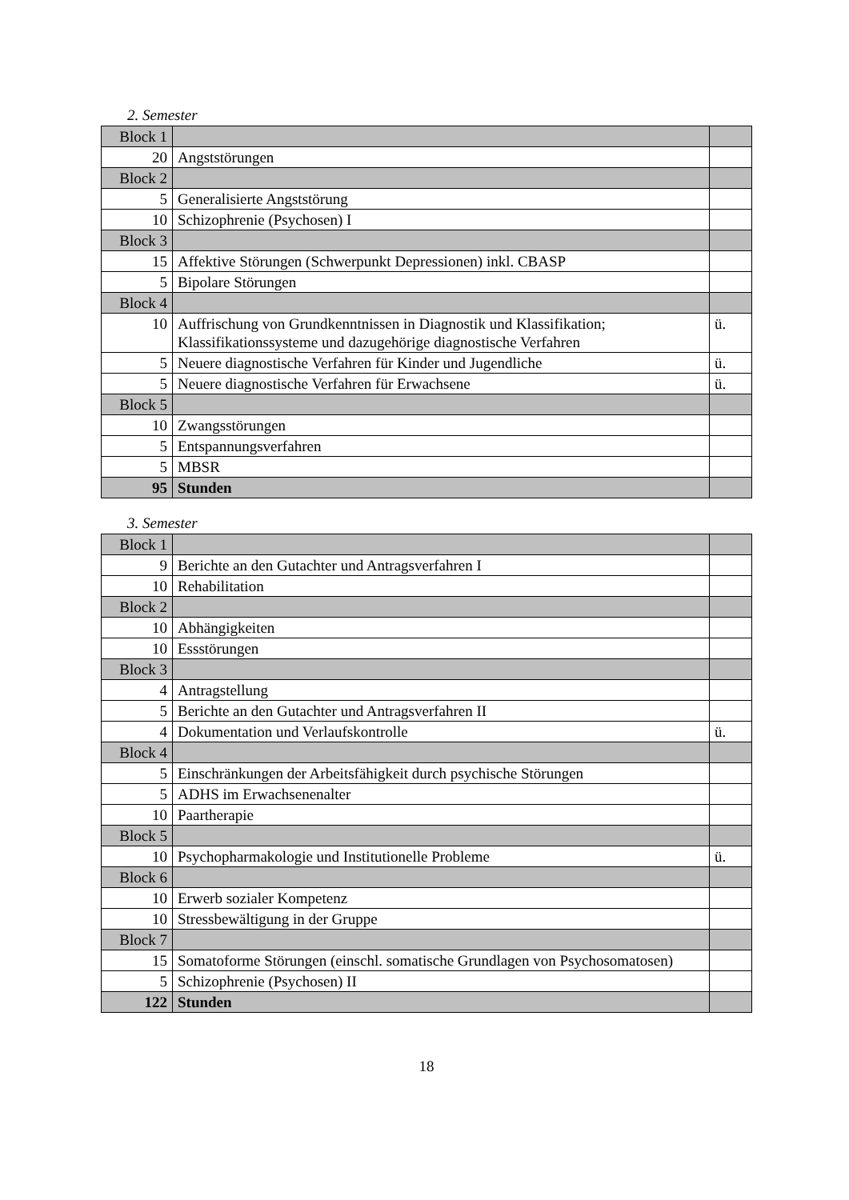2. Semester
| Block 1 | | |
| 20 | Angststörungen | |
| Block 2 | | |
| 5 | Generalisierte Angststörung | |
| 10 | Schizophrenie (Psychosen) I | |
| Block 3 | | |
| 15 | Affektive Störungen (Schwerpunkt Depressionen) inkl. CBASP | |
| 5 | Bipolare Störungen | |
| Block 4 | | |
| 10 | Auffrischung von Grundkenntnissen in Diagnostik und Klassifikation; Klassifikationssysteme und dazugehörige diagnostische Verfahren | ü. |
| 5 | Neuere diagnostische Verfahren für Kinder und Jugendliche | ü. |
| 5 | Neuere diagnostische Verfahren für Erwachsene | ü. |
| Block 5 | | |
| 10 | Zwangsstörungen | |
| 5 | Entspannungsverfahren | |
| 5 | MBSR | |
| 95 | Stunden | |
3. Semester
| Block 1 | | |
| 9 | Berichte an den Gutachter und Antragsverfahren I | |
| 10 | Rehabilitation | |
| Block 2 | | |
| 10 | Abhängigkeiten | |
| 10 | Essstörungen | |
| Block 3 | | |
| 4 | Antragstellung | |
| 5 | Berichte an den Gutachter und Antragsverfahren II | |
| 4 | Dokumentation und Verlaufskontrolle | ü. |
| Block 4 | | |
| 5 | Einschränkungen der Arbeitsfähigkeit durch psychische Störungen | |
| 5 | ADHS im Erwachsenenalter | |
| 10 | Paartherapie | |
| Block 5 | | |
| 10 | Psychopharmakologie und Institutionelle Probleme | ü. |
| Block 6 | | |
| 10 | Erwerb sozialer Kompetenz | |
| 10 | Stressbewältigung in der Gruppe | |
| Block 7 | | |
| 15 | Somatoforme Störungen (einschl. somatische Grundlagen von Psychosomatosen) | |
| 5 | Schizophrenie (Psychosen) II | |
| 122 | Stunden | |
18